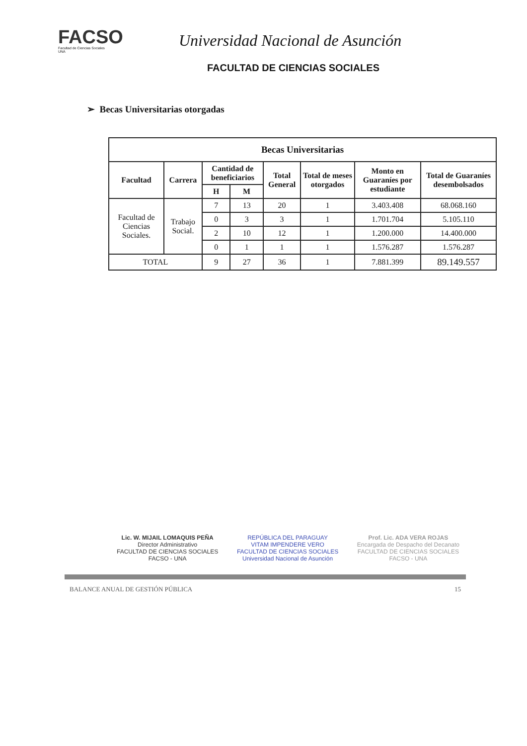FACSO
Facultad de Ciencias Sociales
UNA
Universidad Nacional de Asunción
FACULTAD DE CIENCIAS SOCIALES
➢ Becas Universitarias otorgadas
| Becas Universitarias | | | | | | | |
| --- | --- | --- | --- | --- | --- | --- | --- |
| Facultad | Carrera | Cantidad de beneficiarios | | Total General | Total de meses otorgados | Monto en Guaraníes por estudiante | Total de Guaraníes desembolsados |
| | | H | M | | | | |
| Facultad de Ciencias Sociales. | Trabajo Social. | 7 | 13 | 20 | 1 | 3.403.408 | 68.068.160 |
| | | 0 | 3 | 3 | 1 | 1.701.704 | 5.105.110 |
| | | 2 | 10 | 12 | 1 | 1.200.000 | 14.400.000 |
| | | 0 | 1 | 1 | 1 | 1.576.287 | 1.576.287 |
| TOTAL | | 9 | 27 | 36 | 1 | 7.881.399 | 89.149.557 |
Lic. W. MIJAIL LOMAQUIS PEÑA
Director Administrativo
FACULTAD DE CIENCIAS SOCIALES
FACSO - UNA
REPÚBLICA DEL PARAGUAY
VITAM IMPENDERE VERO
FACULTAD DE CIENCIAS SOCIALES
Universidad Nacional de Asunción
Prof. Lic. ADA VERA ROJAS
Encargada de Despacho del Decanato
FACULTAD DE CIENCIAS SOCIALES
FACSO - UNA
BALANCE ANUAL DE GESTIÓN PÚBLICA 15